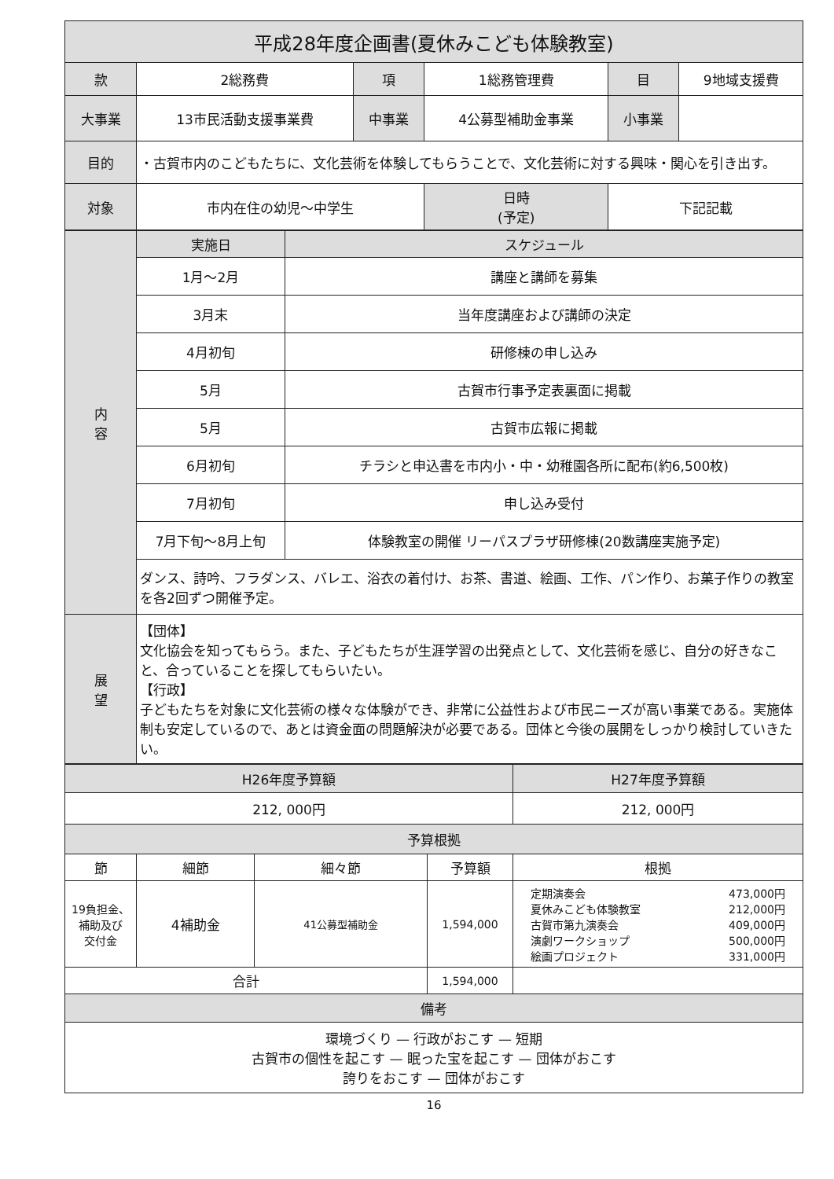| 平成28年度企画書(夏休みこども体験教室) | | | | | |
| --- | --- | --- | --- | --- | --- |
| 款 | 2総務費 | 項 | 1総務管理費 | 目 | 9地域支援費 |
| 大事業 | 13市民活動支援事業費 | 中事業 | 4公募型補助金事業 | 小事業 | |
| 目的 | ・古賀市内のこどもたちに、文化芸術を体験してもらうことで、文化芸術に対する興味・関心を引き出す。 | | | | |
| 対象 | 市内在住の幼児～中学生 | | 日時 (予定) | 下記記載 | |
| 内 容 | 実施日 | スケジュール |
| --- | --- | --- |
| | 1月～2月 | 講座と講師を募集 |
| | 3月末 | 当年度講座および講師の決定 |
| | 4月初旬 | 研修棟の申し込み |
| | 5月 | 古賀市行事予定表裏面に掲載 |
| | 5月 | 古賀市広報に掲載 |
| | 6月初旬 | チラシと申込書を市内小・中・幼稚園各所に配布(約6,500枚) |
| | 7月初旬 | 申し込み受付 |
| | 7月下旬～8月上旬 | 体験教室の開催 リーパスプラザ研修棟(20数講座実施予定) |
| | ダンス、詩吟、フラダンス、バレエ、浴衣の着付け、お茶、書道、絵画、工作、パン作り、お菓子作りの教室を各2回ずつ開催予定。 | |
| 展 望 | 【団体】 文化協会を知ってもらう。また、子どもたちが生涯学習の出発点として、文化芸術を感じ、自分の好きなこと、合っていることを探してもらいたい。 【行政】 子どもたちを対象に文化芸術の様々な体験ができ、非常に公益性および市民ニーズが高い事業である。実施体制も安定しているので、あとは資金面の問題解決が必要である。団体と今後の展開をしっかり検討していきたい。 | |
| H26年度予算額 | | | | H27年度予算額 |
| --- | --- | --- | --- | --- |
| 212, 000円 | | | | 212, 000円 |
| 予算根拠 | | | | |
| 節 | 細節 | 細々節 | 予算額 | 根拠 |
| 19負担金、 補助及び 交付金 | 4補助金 | 41公募型補助金 | 1,594,000 | / 定期演奏会 / 473,000円 / / 夏休みこども体験教室 / 212,000円 / / 古賀市第九演奏会 / 409,000円 / / 演劇ワークショップ / 500,000円 / / 絵画プロジェクト / 331,000円 / |
| 合計 | | | 1,594,000 | |
| 備考 | | | | |
| 環境づくり — 行政がおこす — 短期 古賀市の個性を起こす — 眠った宝を起こす — 団体がおこす 誇りをおこす — 団体がおこす | | | | |
16